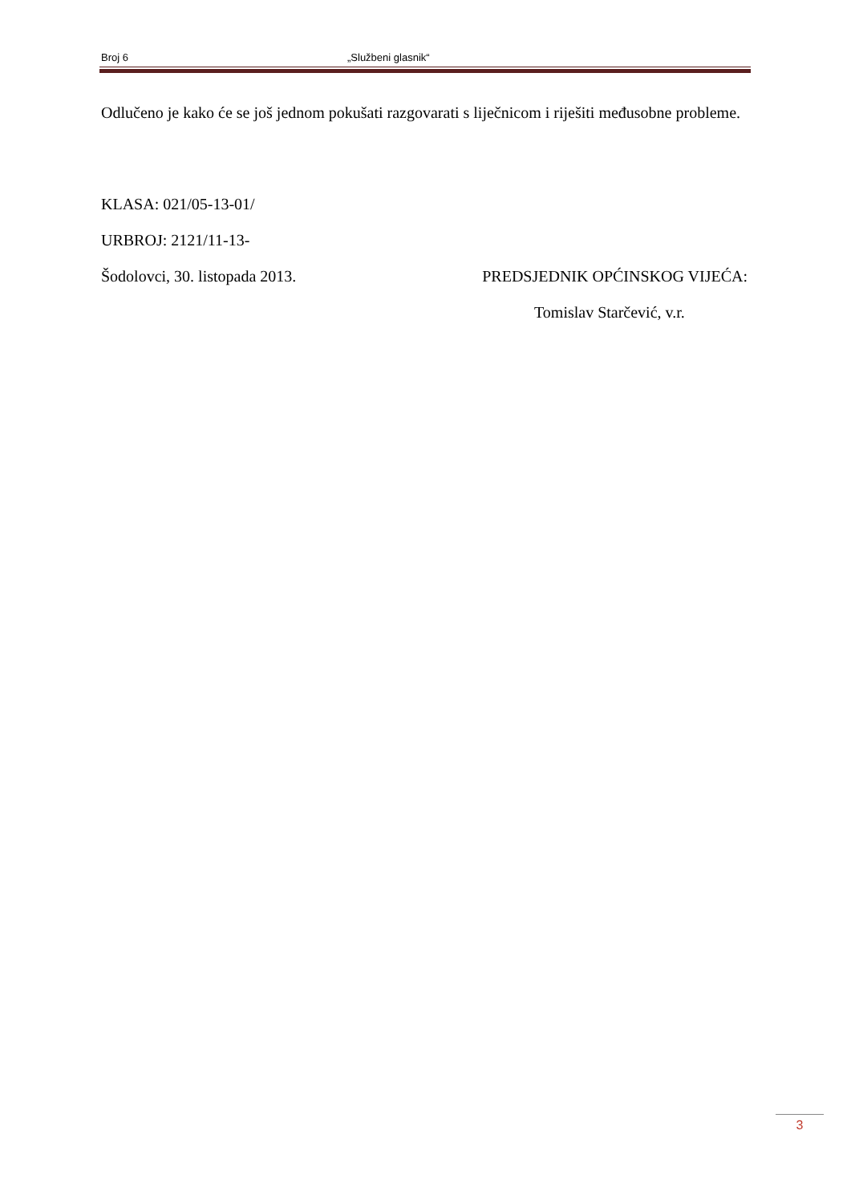Broj 6 „Službeni glasnik“
Odlučeno je kako će se još jednom pokušati razgovarati s liječnicom i riješiti međusobne probleme.
KLASA: 021/05-13-01/
URBROJ: 2121/11-13-
Šodolovci, 30. listopada 2013. PREDSJEDNIK OPĆINSKOG VIJEĆA:
Tomislav Starčević, v.r.
3